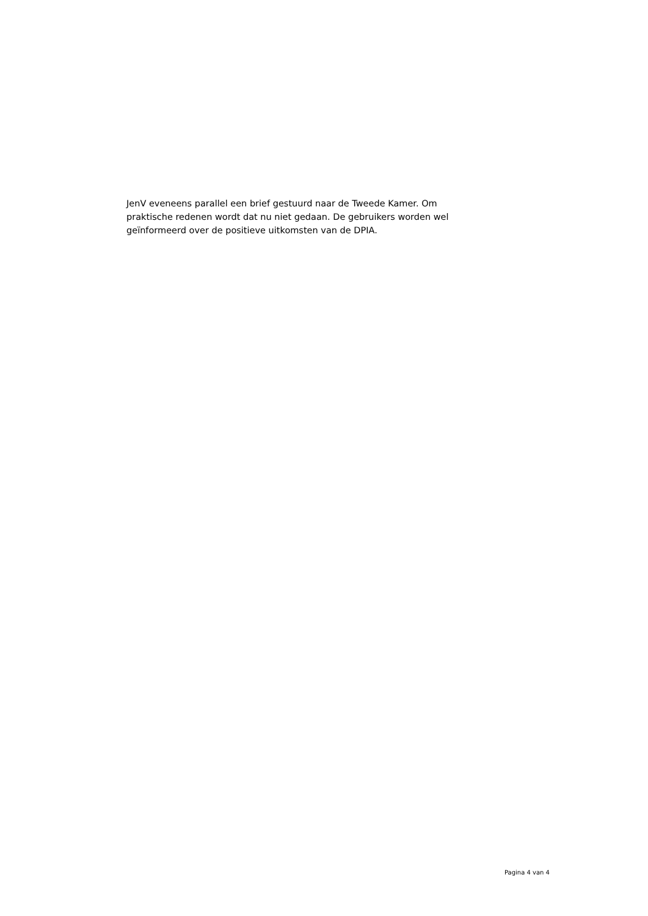JenV eveneens parallel een brief gestuurd naar de Tweede Kamer. Om
praktische redenen wordt dat nu niet gedaan. De gebruikers worden wel
geïnformeerd over de positieve uitkomsten van de DPIA.
Pagina 4 van 4